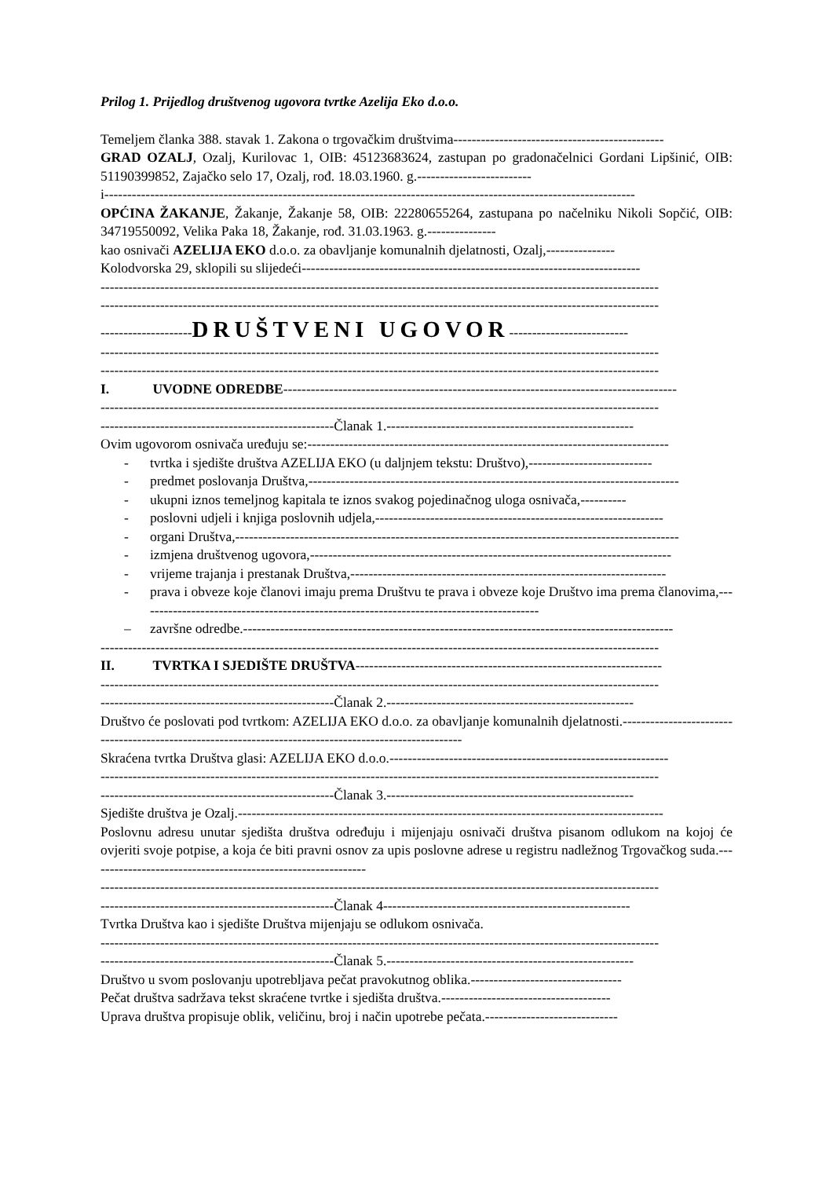Prilog 1. Prijedlog društvenog ugovora tvrtke Azelija Eko d.o.o.
Temeljem članka 388. stavak 1. Zakona o trgovačkim društvima----------------------------------------------
GRAD OZALJ, Ozalj, Kurilovac 1, OIB: 45123683624, zastupan po gradonačelnici Gordani Lipšinić, OIB: 51190399852, Zajačko selo 17, Ozalj, rođ. 18.03.1960. g.-------------------------
i--------------------------------------------------------------------------------------------------------------------
OPĆINA ŽAKANJE, Žakanje, Žakanje 58, OIB: 22280655264, zastupana po načelniku Nikoli Sopčić, OIB: 34719550092, Velika Paka 18, Žakanje, rođ. 31.03.1963. g.---------------
kao osnivači AZELIJA EKO d.o.o. za obavljanje komunalnih djelatnosti, Ozalj,---------------
Kolodvorska 29, sklopili su slijedeći--------------------------------------------------------------------------
--------------------------------------------------------------------------------------------------------------------------
--------------------------------------------------------------------------------------------------------------------------
--------------------DRUŠTVENI UGOVOR--------------------------
--------------------------------------------------------------------------------------------------------------------------
--------------------------------------------------------------------------------------------------------------------------
I. UVODNE ODREDBE--------------------------------------------------------------------------------------
--------------------------------------------------------------------------------------------------------------------------
---------------------------------------------------Članak 1.------------------------------------------------------
Ovim ugovorom osnivača uređuju se:-------------------------------------------------------------------------------
- tvrtka i sjedište društva AZELIJA EKO (u daljnjem tekstu: Društvo),---------------------------
- predmet poslovanja Društva,---------------------------------------------------------------------------------
- ukupni iznos temeljnog kapitala te iznos svakog pojedinačnog uloga osnivača,----------
- poslovni udjeli i knjiga poslovnih udjela,---------------------------------------------------------------
- organi Društva,-------------------------------------------------------------------------------------------------
- izmjena društvenog ugovora,-------------------------------------------------------------------------------
- vrijeme trajanja i prestanak Društva,---------------------------------------------------------------------
- prava i obveze koje članovi imaju prema Društvu te prava i obveze koje Društvo ima prema članovima,----------------------------------------------------------------------------------------
– završne odredbe.----------------------------------------------------------------------------------------------
--------------------------------------------------------------------------------------------------------------------------
II. TVRTKA I SJEDIŠTE DRUŠTVA-------------------------------------------------------------------
--------------------------------------------------------------------------------------------------------------------------
---------------------------------------------------Članak 2.------------------------------------------------------
Društvo će poslovati pod tvrtkom: AZELIJA EKO d.o.o. za obavljanje komunalnih djelatnosti.-------------------------------------------------------------------------------------------------------
Skraćena tvrtka Društva glasi: AZELIJA EKO d.o.o.-------------------------------------------------------------
--------------------------------------------------------------------------------------------------------------------------
---------------------------------------------------Članak 3.------------------------------------------------------
Sjedište društva je Ozalj.---------------------------------------------------------------------------------------------
Poslovnu adresu unutar sjedišta društva određuju i mijenjaju osnivači društva pisanom odlukom na kojoj će ovjeriti svoje potpise, a koja će biti pravni osnov za upis poslovne adrese u registru nadležnog Trgovačkog suda.-------------------------------------------------------------
--------------------------------------------------------------------------------------------------------------------------
---------------------------------------------------Članak 4------------------------------------------------------
Tvrtka Društva kao i sjedište Društva mijenjaju se odlukom osnivača.
--------------------------------------------------------------------------------------------------------------------------
---------------------------------------------------Članak 5.------------------------------------------------------
Društvo u svom poslovanju upotrebljava pečat pravokutnog oblika.---------------------------------
Pečat društva sadržava tekst skraćene tvrtke i sjedišta društva.-------------------------------------
Uprava društva propisuje oblik, veličinu, broj i način upotrebe pečata.-----------------------------